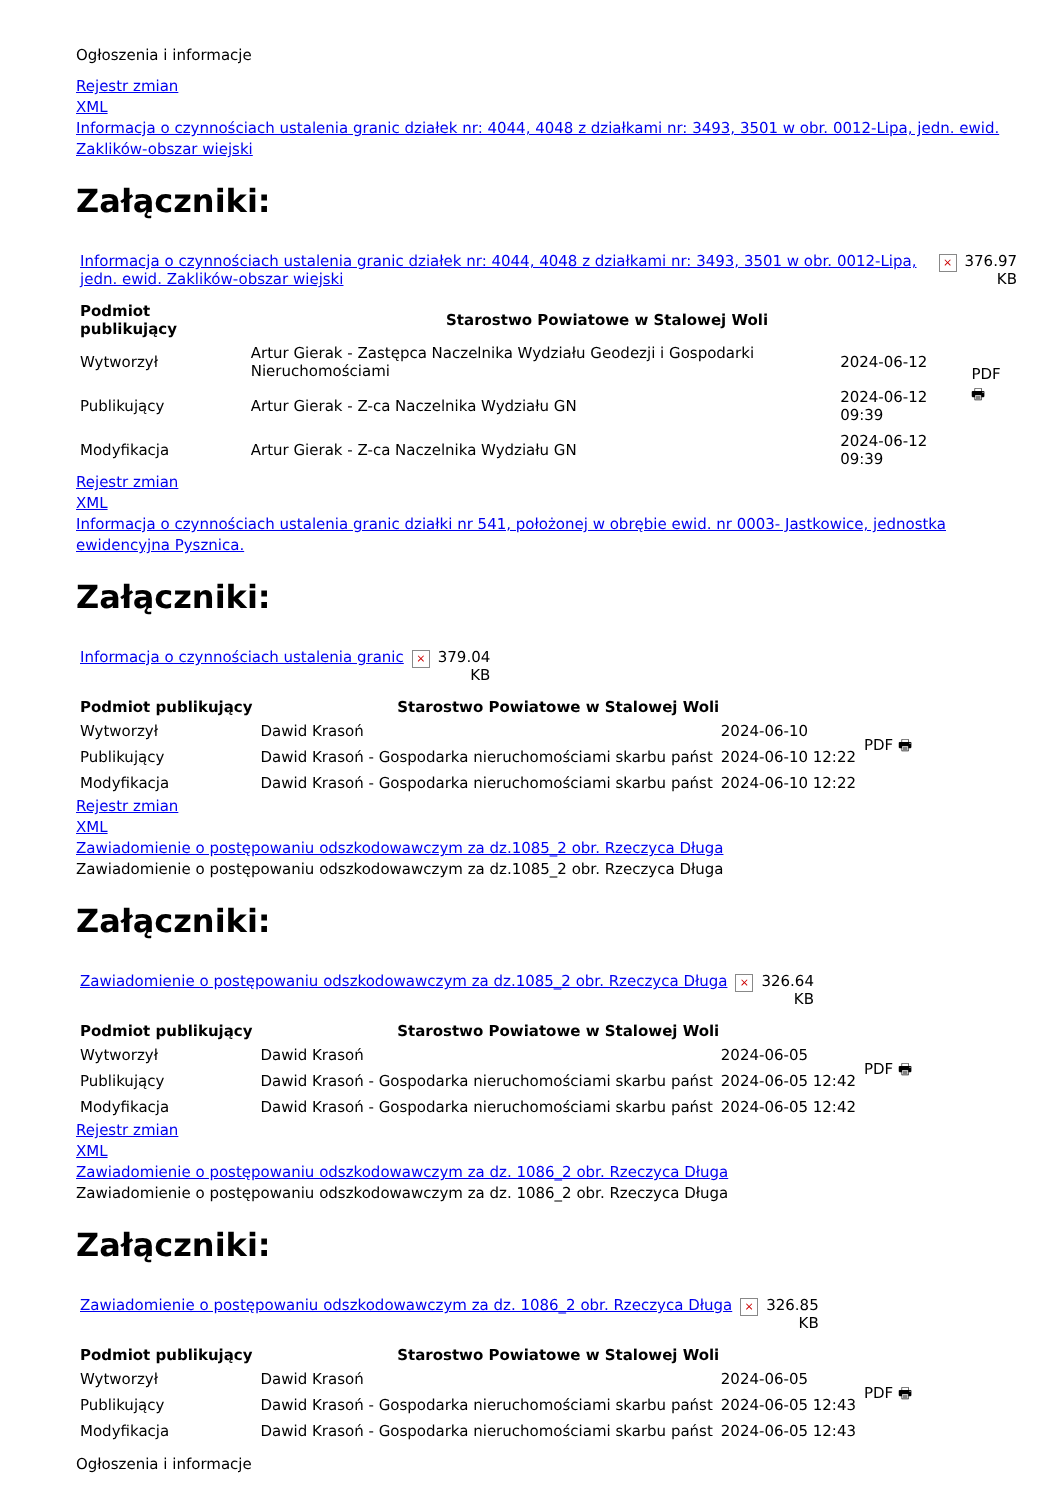Ogłoszenia i informacje
Rejestr zmian
XML
Informacja o czynnościach ustalenia granic działek nr: 4044, 4048 z działkami nr: 3493, 3501 w obr. 0012-Lipa, jedn. ewid. Zaklików-obszar wiejski
Załączniki:
| Informacja o czynnościach ustalenia granic działek nr: 4044, 4048 z działkami nr: 3493, 3501 w obr. 0012-Lipa, jedn. ewid. Zaklików-obszar wiejski | × | 376.97 KB |
| Podmiot publikujący | Starostwo Powiatowe w Stalowej Woli | | PDF 🖶 |
| Wytworzył | Artur Gierak - Zastępca Naczelnika Wydziału Geodezji i Gospodarki Nieruchomościami | 2024-06-12 | |
| Publikujący | Artur Gierak - Z-ca Naczelnika Wydziału GN | 2024-06-12 09:39 | |
| Modyfikacja | Artur Gierak - Z-ca Naczelnika Wydziału GN | 2024-06-12 09:39 | |
Rejestr zmian
XML
Informacja o czynnościach ustalenia granic działki nr 541, położonej w obrębie ewid. nr 0003- Jastkowice, jednostka ewidencyjna Pysznica.
Załączniki:
| Informacja o czynnościach ustalenia granic | × | 379.04 KB |
| Podmiot publikujący | Starostwo Powiatowe w Stalowej Woli | | PDF 🖶 |
| Wytworzył | Dawid Krasoń | 2024-06-10 | |
| Publikujący | Dawid Krasoń - Gospodarka nieruchomościami skarbu państ | 2024-06-10 12:22 | |
| Modyfikacja | Dawid Krasoń - Gospodarka nieruchomościami skarbu państ | 2024-06-10 12:22 | |
Rejestr zmian
XML
Zawiadomienie o postępowaniu odszkodowawczym za dz.1085_2 obr. Rzeczyca Długa
Zawiadomienie o postępowaniu odszkodowawczym za dz.1085_2 obr. Rzeczyca Długa
Załączniki:
| Zawiadomienie o postępowaniu odszkodowawczym za dz.1085_2 obr. Rzeczyca Długa | × | 326.64 KB |
| Podmiot publikujący | Starostwo Powiatowe w Stalowej Woli | | PDF 🖶 |
| Wytworzył | Dawid Krasoń | 2024-06-05 | |
| Publikujący | Dawid Krasoń - Gospodarka nieruchomościami skarbu państ | 2024-06-05 12:42 | |
| Modyfikacja | Dawid Krasoń - Gospodarka nieruchomościami skarbu państ | 2024-06-05 12:42 | |
Rejestr zmian
XML
Zawiadomienie o postępowaniu odszkodowawczym za dz. 1086_2 obr. Rzeczyca Długa
Zawiadomienie o postępowaniu odszkodowawczym za dz. 1086_2 obr. Rzeczyca Długa
Załączniki:
| Zawiadomienie o postępowaniu odszkodowawczym za dz. 1086_2 obr. Rzeczyca Długa | × | 326.85 KB |
| Podmiot publikujący | Starostwo Powiatowe w Stalowej Woli | | PDF 🖶 |
| Wytworzył | Dawid Krasoń | 2024-06-05 | |
| Publikujący | Dawid Krasoń - Gospodarka nieruchomościami skarbu państ | 2024-06-05 12:43 | |
| Modyfikacja | Dawid Krasoń - Gospodarka nieruchomościami skarbu państ | 2024-06-05 12:43 | |
Ogłoszenia i informacje